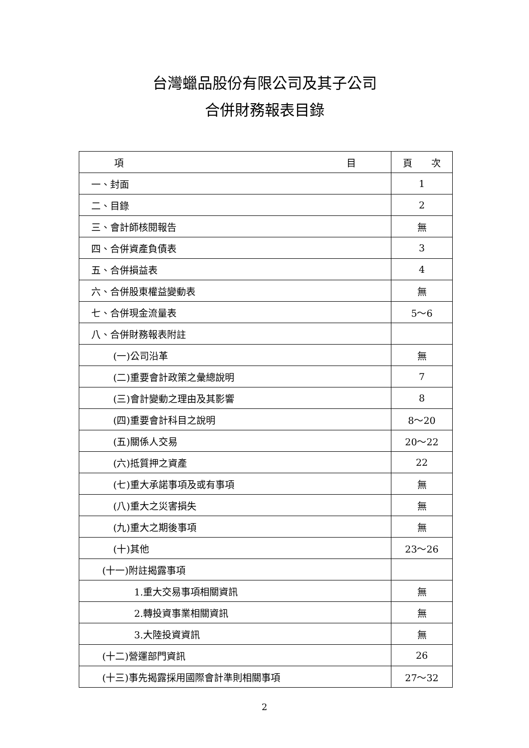台灣蠟品股份有限公司及其子公司
合併財務報表目錄
| 項 目 | 頁 次 |
| --- | --- |
| 一、封面 | 1 |
| 二、目錄 | 2 |
| 三、會計師核閱報告 | 無 |
| 四、合併資產負債表 | 3 |
| 五、合併損益表 | 4 |
| 六、合併股東權益變動表 | 無 |
| 七、合併現金流量表 | 5～6 |
| 八、合併財務報表附註 | |
| (一)公司沿革 | 無 |
| (二)重要會計政策之彙總說明 | 7 |
| (三)會計變動之理由及其影響 | 8 |
| (四)重要會計科目之說明 | 8～20 |
| (五)關係人交易 | 20～22 |
| (六)抵質押之資產 | 22 |
| (七)重大承諾事項及或有事項 | 無 |
| (八)重大之災害損失 | 無 |
| (九)重大之期後事項 | 無 |
| (十)其他 | 23～26 |
| (十一)附註揭露事項 | |
| 1.重大交易事項相關資訊 | 無 |
| 2.轉投資事業相關資訊 | 無 |
| 3.大陸投資資訊 | 無 |
| (十二)營運部門資訊 | 26 |
| (十三)事先揭露採用國際會計準則相關事項 | 27～32 |
2